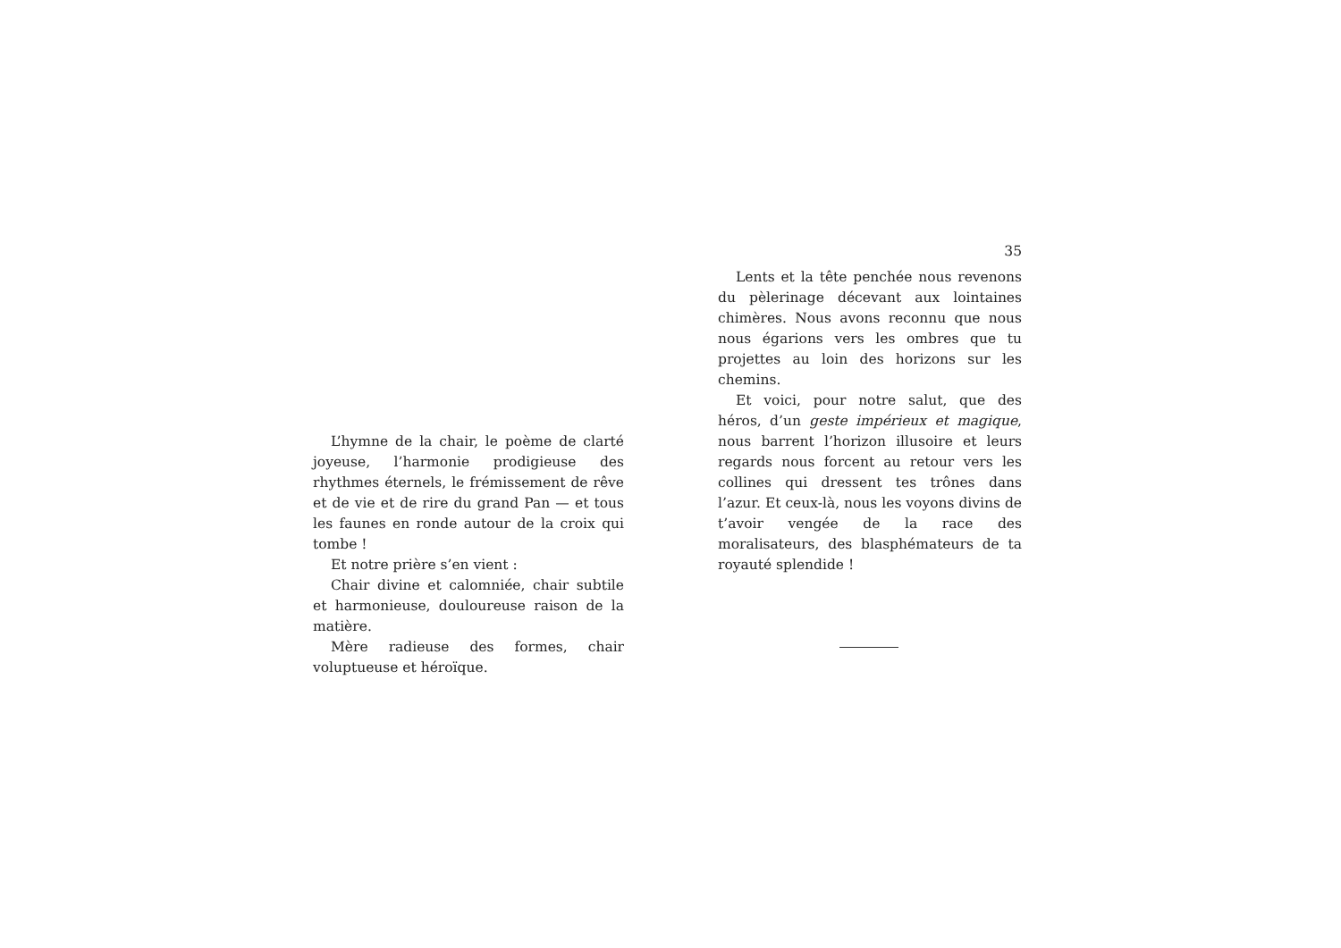L’hymne de la chair, le poème de clarté joyeuse, l’harmonie prodigieuse des rhythmes éternels, le frémissement de rêve et de vie et de rire du grand Pan — et tous les faunes en ronde autour de la croix qui tombe !
Et notre prière s’en vient :
Chair divine et calomniée, chair subtile et harmonieuse, douloureuse raison de la matière.
Mère radieuse des formes, chair voluptueuse et héroïque.
35
Lents et la tête penchée nous revenons du pèlerinage décevant aux lointaines chimères. Nous avons reconnu que nous nous égarions vers les ombres que tu projettes au loin des horizons sur les chemins.
Et voici, pour notre salut, que des héros, d’un geste impérieux et magique, nous barrent l’horizon illusoire et leurs regards nous forcent au retour vers les collines qui dressent tes trônes dans l’azur. Et ceux-là, nous les voyons divins de t’avoir vengée de la race des moralisateurs, des blasphémateurs de ta royauté splendide !